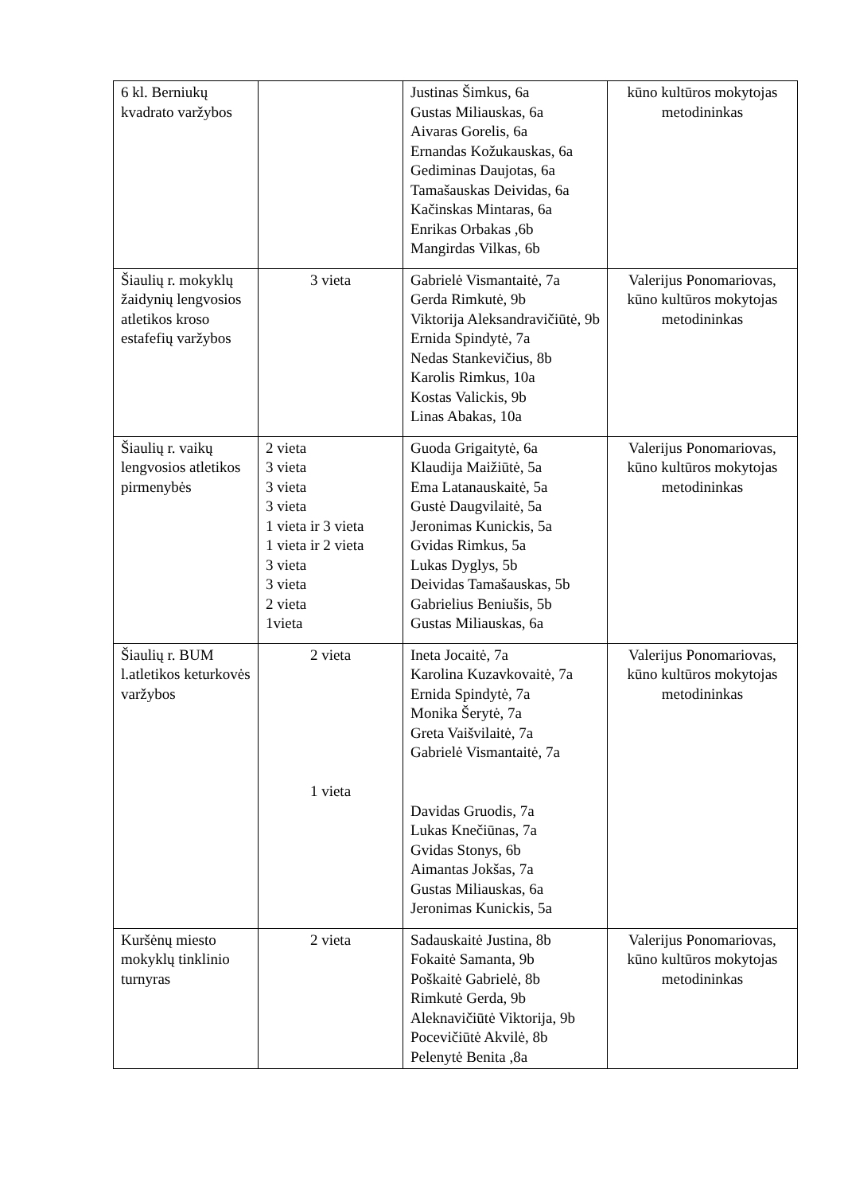| 6 kl. Berniukų kvadrato varžybos | | Justinas Šimkus, 6a Gustas Miliauskas, 6a Aivaras Gorelis, 6a Ernandas Kožukauskas, 6a Gediminas Daujotas, 6a Tamašauskas Deividas, 6a Kačinskas Mintaras, 6a Enrikas Orbakas ,6b Mangirdas Vilkas, 6b | kūno kultūros mokytojas metodininkas |
| Šiaulių r. mokyklų žaidynių lengvosios atletikos kroso estafefių varžybos | 3 vieta | Gabrielė Vismantaitė, 7a Gerda Rimkutė, 9b Viktorija Aleksandravičiūtė, 9b Ernida Spindytė, 7a Nedas Stankevičius, 8b Karolis Rimkus, 10a Kostas Valickis, 9b Linas Abakas, 10a | Valerijus Ponomariovas, kūno kultūros mokytojas metodininkas |
| Šiaulių r. vaikų lengvosios atletikos pirmenybės | 2 vieta 3 vieta 3 vieta 3 vieta 1 vieta ir 3 vieta 1 vieta ir 2 vieta 3 vieta 3 vieta 2 vieta 1vieta | Guoda Grigaitytė, 6a Klaudija Maižiūtė, 5a Ema Latanauskaitė, 5a Gustė Daugvilaitė, 5a Jeronimas Kunickis, 5a Gvidas Rimkus, 5a Lukas Dyglys, 5b Deividas Tamašauskas, 5b Gabrielius Beniušis, 5b Gustas Miliauskas, 6a | Valerijus Ponomariovas, kūno kultūros mokytojas metodininkas |
| Šiaulių r. BUM l.atletikos keturkovės varžybos | 2 vieta 1 vieta | Ineta Jocaitė, 7a Karolina Kuzavkovaitė, 7a Ernida Spindytė, 7a Monika Šerytė, 7a Greta Vaišvilaitė, 7a Gabrielė Vismantaitė, 7a Davidas Gruodis, 7a Lukas Knečiūnas, 7a Gvidas Stonys, 6b Aimantas Jokšas, 7a Gustas Miliauskas, 6a Jeronimas Kunickis, 5a | Valerijus Ponomariovas, kūno kultūros mokytojas metodininkas |
| Kuršėnų miesto mokyklų tinklinio turnyras | 2 vieta | Sadauskaitė Justina, 8b Fokaitė Samanta, 9b Poškaitė Gabrielė, 8b Rimkutė Gerda, 9b Aleknavičiūtė Viktorija, 9b Pocevičiūtė Akvilė, 8b Pelenytė Benita ,8a | Valerijus Ponomariovas, kūno kultūros mokytojas metodininkas |